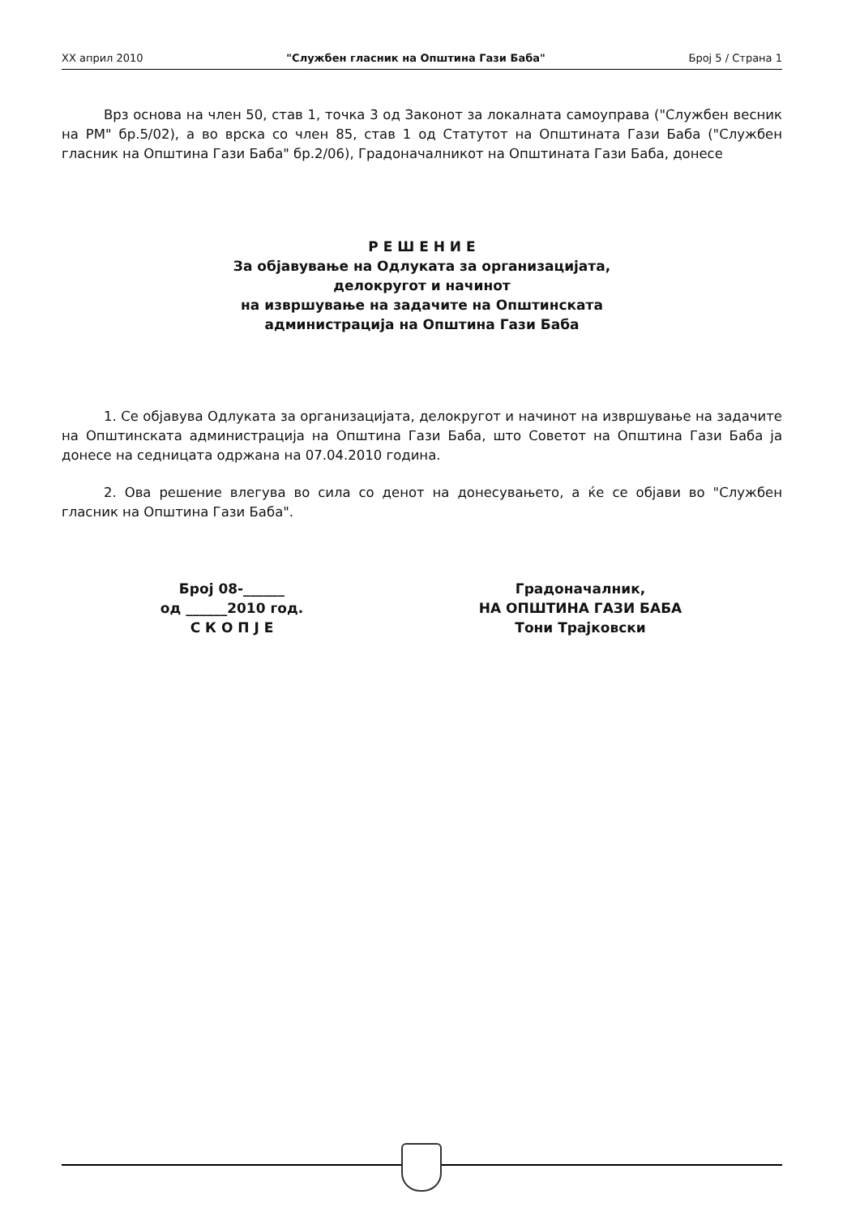XX април 2010 "Службен гласник на Општина Гази Баба" Број 5 / Страна 1
Врз основа на член 50, став 1, точка 3 од Законот за локалната самоуправа ("Службен весник на РМ" бр.5/02), а во врска со член 85, став 1 од Статутот на Општината Гази Баба ("Службен гласник на Општина Гази Баба" бр.2/06), Градоначалникот на Општината Гази Баба, донесе
Р Е Ш Е Н И Е
За објавување на Одлуката за организацијата,
делокругот и начинот
на извршување на задачите на Општинската
администрација на Општина Гази Баба
1. Се објавува Одлуката за организацијата, делокругот и начинот на извршување на задачите на Општинската администрација на Општина Гази Баба, што Советот на Општина Гази Баба ја донесе на седницата одржана на 07.04.2010 година.
2. Ова решение влегува во сила со денот на донесувањето, а ќе се објави во "Службен гласник на Општина Гази Баба".
Број 08-______
од ______2010 год.
С К О П Ј Е
Градоначалник,
НА ОПШТИНА ГАЗИ БАБА
Тони Трајковски